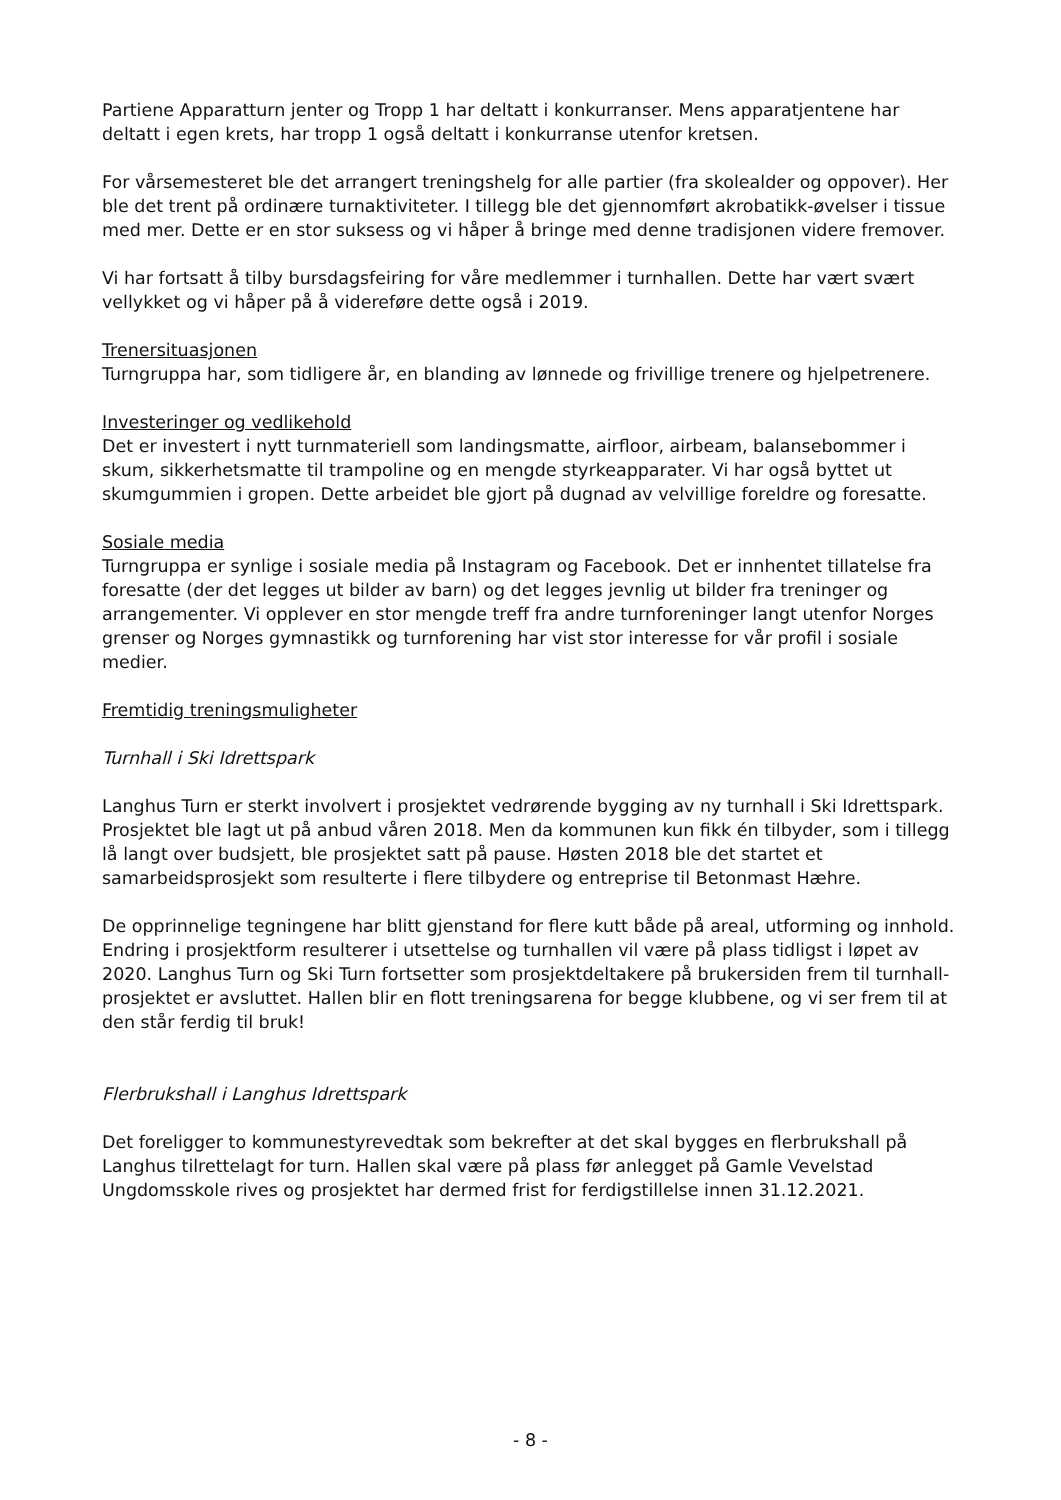Partiene Apparatturn jenter og Tropp 1 har deltatt i konkurranser. Mens apparatjentene har deltatt i egen krets, har tropp 1 også deltatt i konkurranse utenfor kretsen.
For vårsemesteret ble det arrangert treningshelg for alle partier (fra skolealder og oppover). Her ble det trent på ordinære turnaktiviteter. I tillegg ble det gjennomført akrobatikk-øvelser i tissue med mer. Dette er en stor suksess og vi håper å bringe med denne tradisjonen videre fremover.
Vi har fortsatt å tilby bursdagsfeiring for våre medlemmer i turnhallen. Dette har vært svært vellykket og vi håper på å videreføre dette også i 2019.
Trenersituasjonen
Turngruppa har, som tidligere år, en blanding av lønnede og frivillige trenere og hjelpetrenere.
Investeringer og vedlikehold
Det er investert i nytt turnmateriell som landingsmatte, airfloor, airbeam, balansebommer i skum, sikkerhetsmatte til trampoline og en mengde styrkeapparater. Vi har også byttet ut skumgummien i gropen. Dette arbeidet ble gjort på dugnad av velvillige foreldre og foresatte.
Sosiale media
Turngruppa er synlige i sosiale media på Instagram og Facebook. Det er innhentet tillatelse fra foresatte (der det legges ut bilder av barn) og det legges jevnlig ut bilder fra treninger og arrangementer. Vi opplever en stor mengde treff fra andre turnforeninger langt utenfor Norges grenser og Norges gymnastikk og turnforening har vist stor interesse for vår profil i sosiale medier.
Fremtidig treningsmuligheter
Turnhall i Ski Idrettspark
Langhus Turn er sterkt involvert i prosjektet vedrørende bygging av ny turnhall i Ski Idrettspark. Prosjektet ble lagt ut på anbud våren 2018. Men da kommunen kun fikk én tilbyder, som i tillegg lå langt over budsjett, ble prosjektet satt på pause. Høsten 2018 ble det startet et samarbeidsprosjekt som resulterte i flere tilbydere og entreprise til Betonmast Hæhre.
De opprinnelige tegningene har blitt gjenstand for flere kutt både på areal, utforming og innhold. Endring i prosjektform resulterer i utsettelse og turnhallen vil være på plass tidligst i løpet av 2020. Langhus Turn og Ski Turn fortsetter som prosjektdeltakere på brukersiden frem til turnhall-prosjektet er avsluttet. Hallen blir en flott treningsarena for begge klubbene, og vi ser frem til at den står ferdig til bruk!
Flerbrukshall i Langhus Idrettspark
Det foreligger to kommunestyrevedtak som bekrefter at det skal bygges en flerbrukshall på Langhus tilrettelagt for turn. Hallen skal være på plass før anlegget på Gamle Vevelstad Ungdomsskole rives og prosjektet har dermed frist for ferdigstillelse innen 31.12.2021.
- 8 -